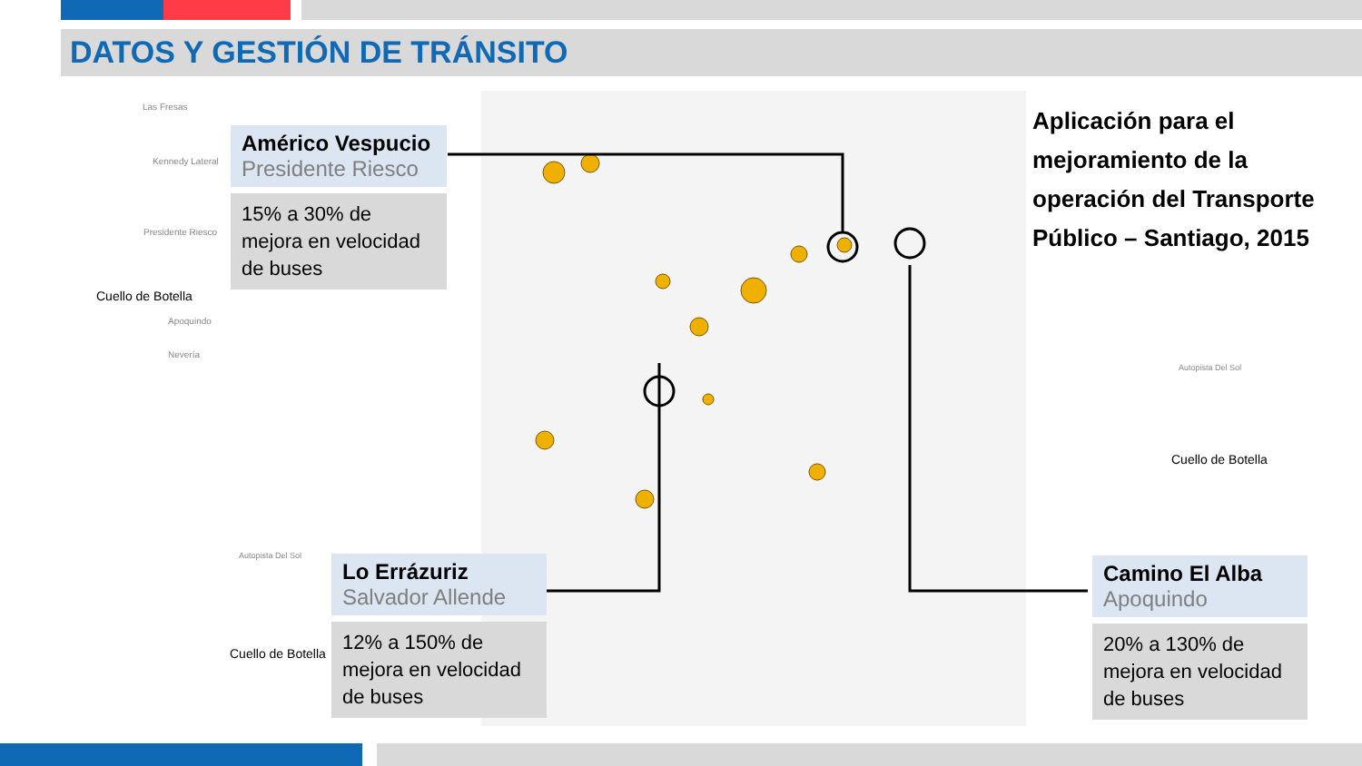DATOS Y GESTIÓN DE TRÁNSITO
Cuello de Botella
Cuello de Botella
Cuello de Botella
Las Fresas
Kennedy Lateral
Presidente Riesco
Apoquindo
Nevería
Autopista Del Sol
Autopista Del Sol
Américo Vespucio
Presidente Riesco
15% a 30% de mejora en velocidad de buses
Lo Errázuriz
Salvador Allende
12% a 150% de mejora en velocidad de buses
Camino El Alba
Apoquindo
20% a 130% de mejora en velocidad de buses
Aplicación para el mejoramiento de la operación del Transporte Público – Santiago, 2015